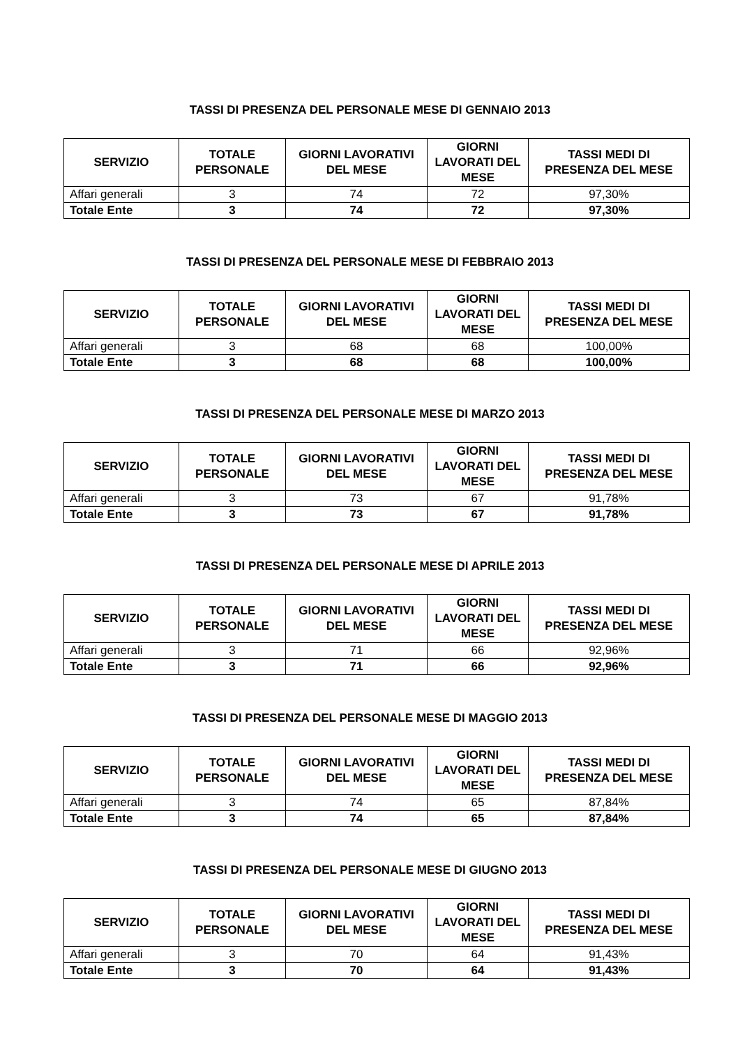TASSI DI PRESENZA DEL PERSONALE MESE DI GENNAIO 2013
| SERVIZIO | TOTALE PERSONALE | GIORNI LAVORATIVI DEL MESE | GIORNI LAVORATI DEL MESE | TASSI MEDI DI PRESENZA DEL MESE |
| --- | --- | --- | --- | --- |
| Affari generali | 3 | 74 | 72 | 97,30% |
| Totale Ente | 3 | 74 | 72 | 97,30% |
TASSI DI PRESENZA DEL PERSONALE MESE DI FEBBRAIO 2013
| SERVIZIO | TOTALE PERSONALE | GIORNI LAVORATIVI DEL MESE | GIORNI LAVORATI DEL MESE | TASSI MEDI DI PRESENZA DEL MESE |
| --- | --- | --- | --- | --- |
| Affari generali | 3 | 68 | 68 | 100,00% |
| Totale Ente | 3 | 68 | 68 | 100,00% |
TASSI DI PRESENZA DEL PERSONALE MESE DI MARZO 2013
| SERVIZIO | TOTALE PERSONALE | GIORNI LAVORATIVI DEL MESE | GIORNI LAVORATI DEL MESE | TASSI MEDI DI PRESENZA DEL MESE |
| --- | --- | --- | --- | --- |
| Affari generali | 3 | 73 | 67 | 91,78% |
| Totale Ente | 3 | 73 | 67 | 91,78% |
TASSI DI PRESENZA DEL PERSONALE MESE DI APRILE 2013
| SERVIZIO | TOTALE PERSONALE | GIORNI LAVORATIVI DEL MESE | GIORNI LAVORATI DEL MESE | TASSI MEDI DI PRESENZA DEL MESE |
| --- | --- | --- | --- | --- |
| Affari generali | 3 | 71 | 66 | 92,96% |
| Totale Ente | 3 | 71 | 66 | 92,96% |
TASSI DI PRESENZA DEL PERSONALE MESE DI MAGGIO 2013
| SERVIZIO | TOTALE PERSONALE | GIORNI LAVORATIVI DEL MESE | GIORNI LAVORATI DEL MESE | TASSI MEDI DI PRESENZA DEL MESE |
| --- | --- | --- | --- | --- |
| Affari generali | 3 | 74 | 65 | 87,84% |
| Totale Ente | 3 | 74 | 65 | 87,84% |
TASSI DI PRESENZA DEL PERSONALE MESE DI GIUGNO 2013
| SERVIZIO | TOTALE PERSONALE | GIORNI LAVORATIVI DEL MESE | GIORNI LAVORATI DEL MESE | TASSI MEDI DI PRESENZA DEL MESE |
| --- | --- | --- | --- | --- |
| Affari generali | 3 | 70 | 64 | 91,43% |
| Totale Ente | 3 | 70 | 64 | 91,43% |